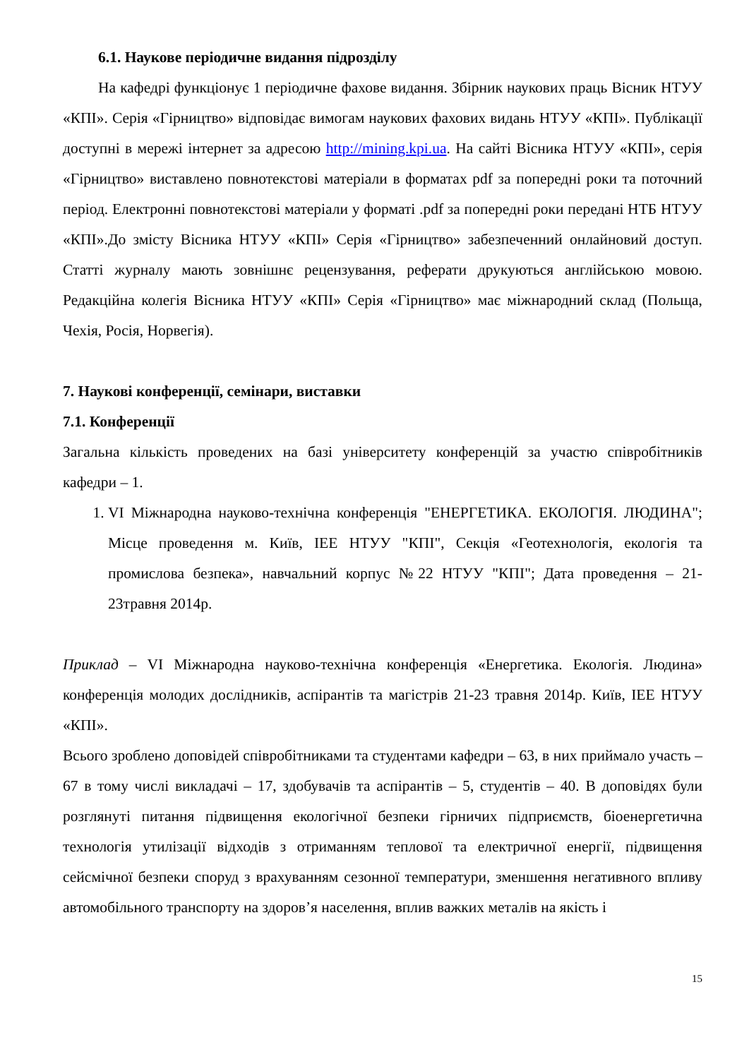6.1. Наукове періодичне видання підрозділу
На кафедрі функціонує 1 періодичне фахове видання. Збірник наукових праць Вісник НТУУ «КПІ». Серія «Гірництво» відповідає вимогам наукових фахових видань НТУУ «КПІ». Публікації доступні в мережі інтернет за адресою http://mining.kpi.ua. На сайті Вісника НТУУ «КПІ», серія «Гірництво» виставлено повнотекстові матеріали в форматах pdf за попередні роки та поточний період. Електронні повнотекстові матеріали у форматі .pdf за попередні роки передані НТБ НТУУ «КПІ».До змісту Вісника НТУУ «КПІ» Серія «Гірництво» забезпеченний онлайновий доступ. Статті журналу мають зовнішнє рецензування, реферати друкуються англійською мовою. Редакційна колегія Вісника НТУУ «КПІ» Серія «Гірництво» має міжнародний склад (Польща, Чехія, Росія, Норвегія).
7. Наукові конференції, семінари, виставки
7.1. Конференції
Загальна кількість проведених на базі університету конференцій за участю співробітників кафедри – 1.
1. VI Міжнародна науково-технічна конференція "ЕНЕРГЕТИКА. ЕКОЛОГІЯ. ЛЮДИНА"; Місце проведення м. Київ, ІЕЕ НТУУ "КПІ", Секція «Геотехнологія, екологія та промислова безпека», навчальний корпус №22 НТУУ "КПІ"; Дата проведення – 21-23травня 2014р.
Приклад – VI Міжнародна науково-технічна конференція «Енергетика. Екологія. Людина» конференція молодих дослідників, аспірантів та магістрів 21-23 травня 2014р. Київ, ІЕЕ НТУУ «КПІ».
Всього зроблено доповідей співробітниками та студентами кафедри – 63, в них приймало участь – 67 в тому числі викладачі – 17, здобувачів та аспірантів – 5, студентів – 40. В доповідях були розглянуті питання підвищення екологічної безпеки гірничих підприємств, біоенергетична технологія утилізації відходів з отриманням теплової та електричної енергії, підвищення сейсмічної безпеки споруд з врахуванням сезонної температури, зменшення негативного впливу автомобільного транспорту на здоров’я населення, вплив важких металів на якість і
15